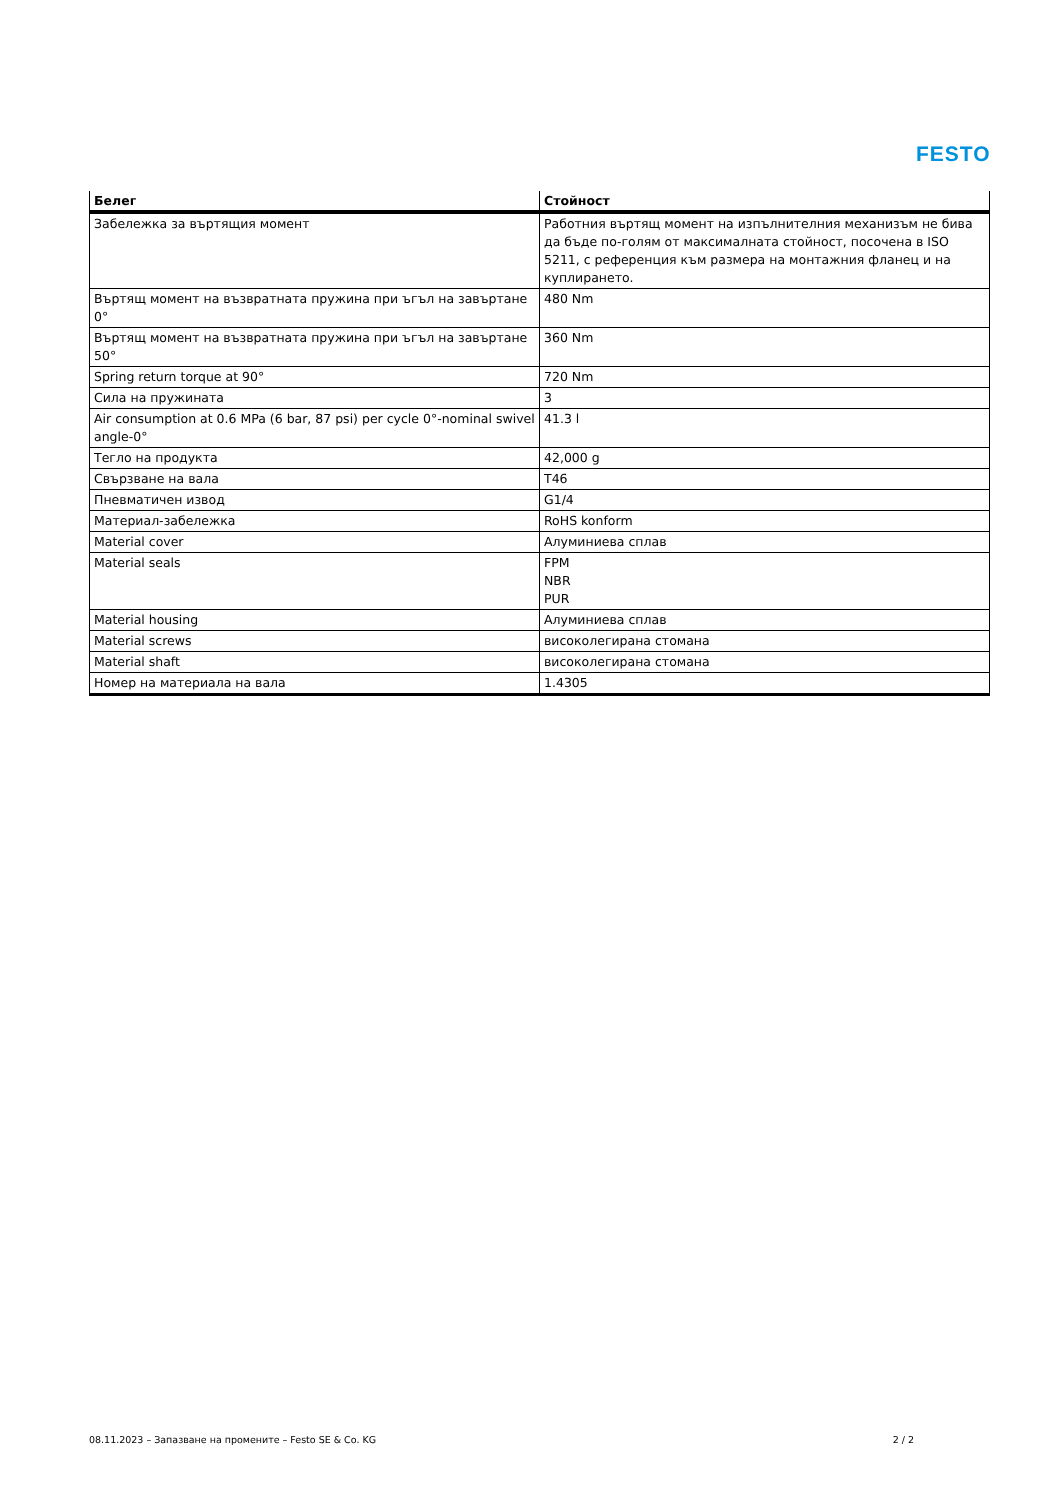FESTO
| Белег | Стойност |
| --- | --- |
| Забележка за въртящия момент | Работния въртящ момент на изпълнителния механизъм не бива да бъде по-голям от максималната стойност, посочена в ISO 5211, с референция към размера на монтажния фланец и на куплирането. |
| Въртящ момент на възвратната пружина при ъгъл на завъртане 0° | 480 Nm |
| Въртящ момент на възвратната пружина при ъгъл на завъртане 50° | 360 Nm |
| Spring return torque at 90° | 720 Nm |
| Сила на пружината | 3 |
| Air consumption at 0.6 MPa (6 bar, 87 psi) per cycle 0°-nominal swivel angle-0° | 41.3 l |
| Тегло на продукта | 42,000 g |
| Свързване на вала | T46 |
| Пневматичен извод | G1/4 |
| Материал-забележка | RoHS konform |
| Material cover | Алуминиева сплав |
| Material seals | FPM NBR PUR |
| Material housing | Алуминиева сплав |
| Material screws | високолегирана стомана |
| Material shaft | високолегирана стомана |
| Номер на материала на вала | 1.4305 |
08.11.2023 – Запазване на промените – Festo SE & Co. KG 2 / 2